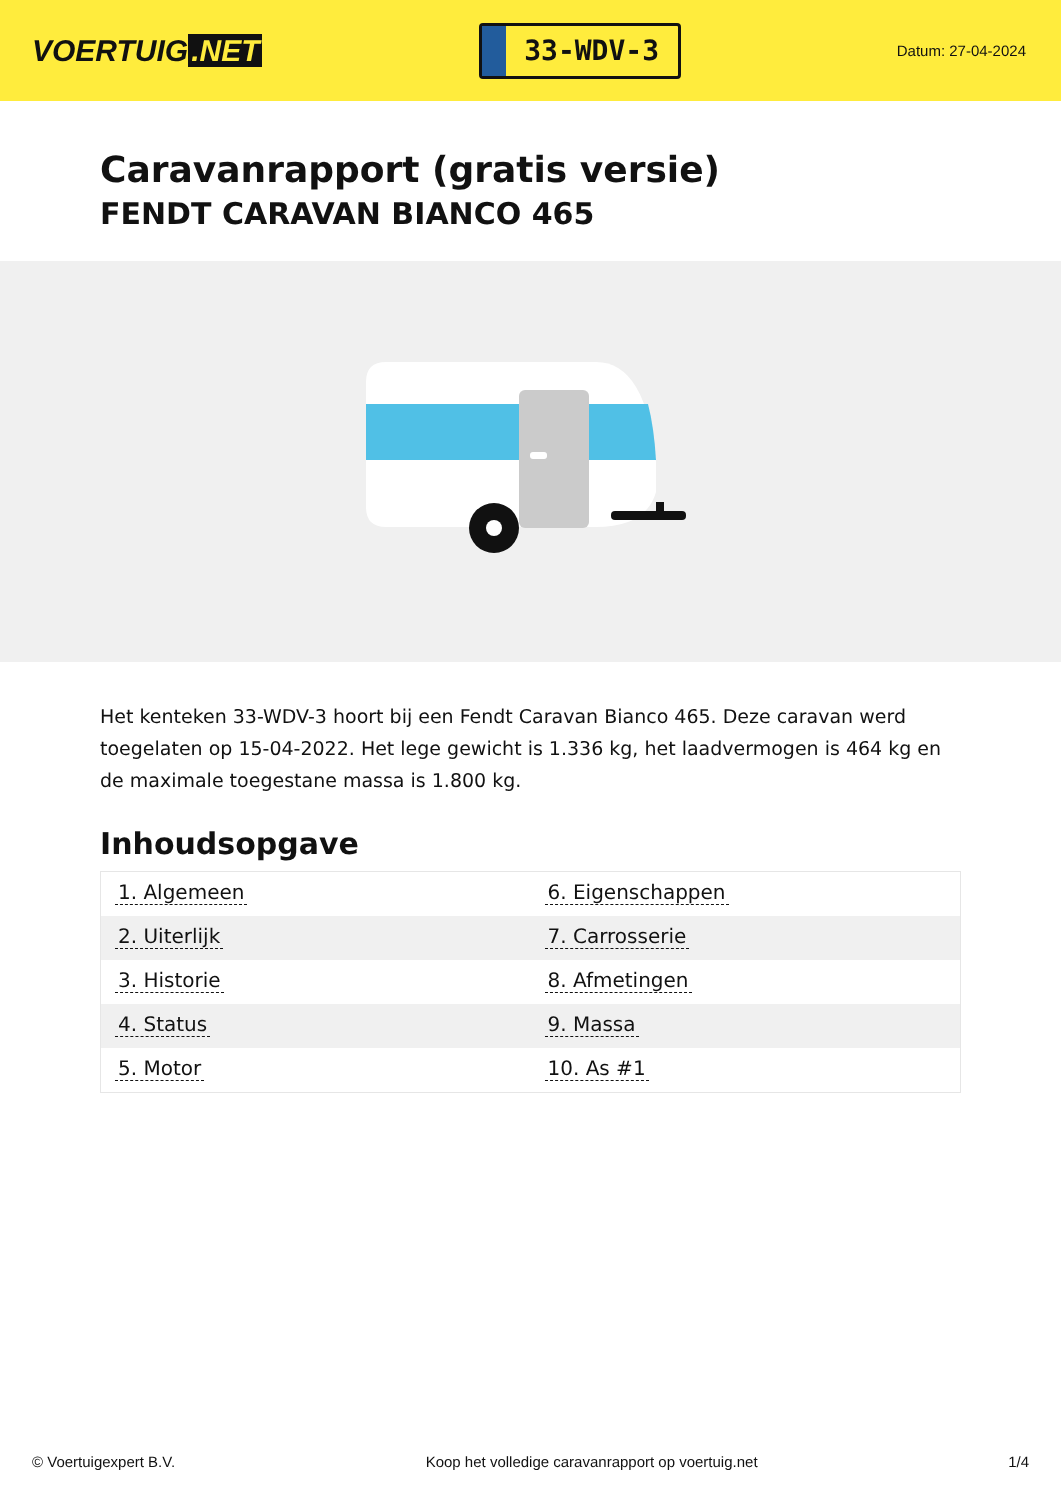VOERTUIG.NET
33-WDV-3
Datum: 27-04-2024
Caravanrapport (gratis versie)
FENDT CARAVAN BIANCO 465
Het kenteken 33-WDV-3 hoort bij een Fendt Caravan Bianco 465. Deze caravan werd toegelaten op 15-04-2022. Het lege gewicht is 1.336 kg, het laadvermogen is 464 kg en de maximale toegestane massa is 1.800 kg.
Inhoudsopgave
| 1. Algemeen | 6. Eigenschappen |
| 2. Uiterlijk | 7. Carrosserie |
| 3. Historie | 8. Afmetingen |
| 4. Status | 9. Massa |
| 5. Motor | 10. As #1 |
© Voertuigexpert B.V. Koop het volledige caravanrapport op voertuig.net 1/4